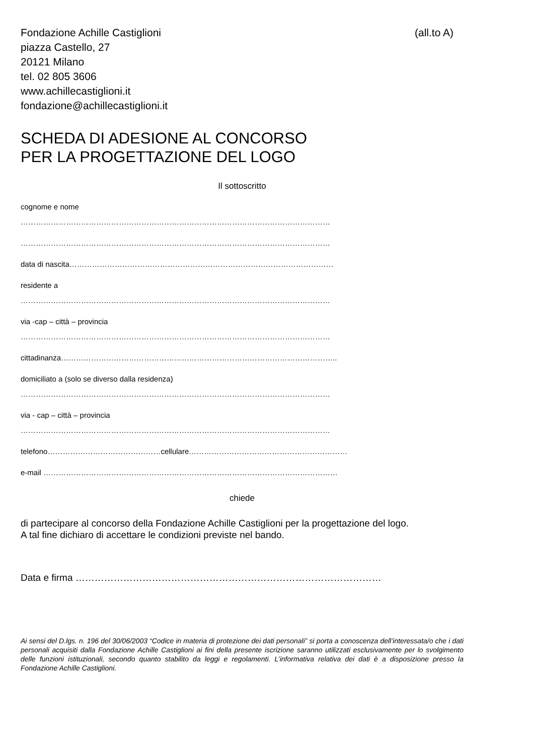Fondazione Achille Castiglioni
piazza Castello, 27
20121 Milano
tel. 02 805 3606
www.achillecastiglioni.it
fondazione@achillecastiglioni.it
(all.to A)
SCHEDA DI ADESIONE AL CONCORSO
PER LA PROGETTAZIONE DEL LOGO
Il sottoscritto
cognome e nome
……………………………………………………………………………………………………………
……………………………………………………………………………………………………………
data di nascita……………………………………………………………………………………………
residente a
……………………………………………………………………………………………………………
via -cap – città – provincia
……………………………………………………………………………………………………………
cittadinanza………………………………………………………………………………………………..
domiciliato a (solo se diverso dalla residenza)
……………………………………………………………………………………………………………
via - cap – città – provincia
……………………………………………………………………………………………………………
telefono………………………………………cellulare………………………………………………………
e-mail ………………………………………………………………………………………………………
chiede
di partecipare al concorso della Fondazione Achille Castiglioni per la progettazione del logo.
A tal fine dichiaro di accettare le condizioni previste nel bando.
Data e firma ……………………………………………………………………………………
Ai sensi del D.lgs. n. 196 del 30/06/2003 “Codice in materia di protezione dei dati personali” si porta a conoscenza dell’interessata/o che i dati personali acquisiti dalla Fondazione Achille Castiglioni ai fini della presente iscrizione saranno utilizzati esclusivamente per lo svolgimento delle funzioni istituzionali, secondo quanto stabilito da leggi e regolamenti. L’informativa relativa dei dati è a disposizione presso la Fondazione Achille Castiglioni.